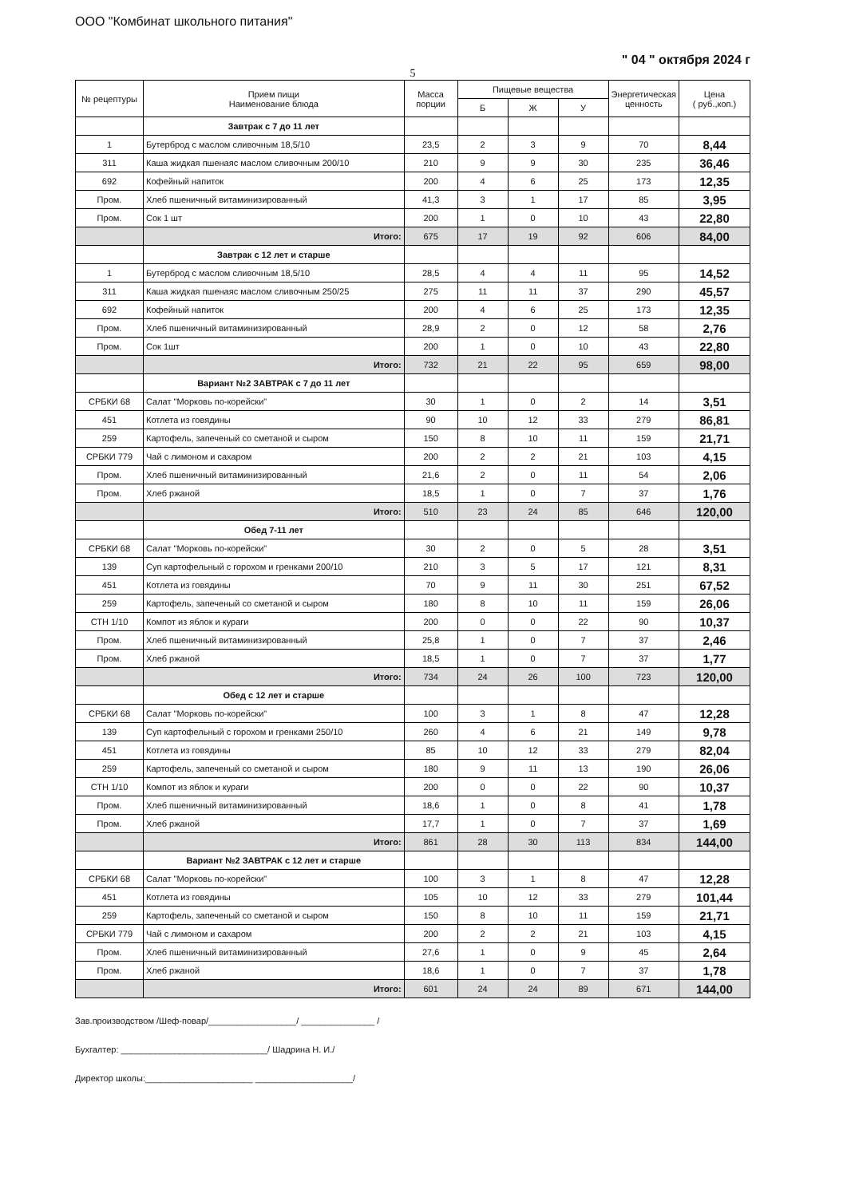ООО "Комбинат школьного питания"
" 04 " октября 2024 г
5
| № рецептуры | Прием пищи Наименование блюда | Масса порции | Пищевые вещества | | | Энергетическая ценность | Цена ( руб.,коп.) |
| --- | --- | --- | --- | --- | --- | --- | --- |
| | | | Б | Ж | У | | |
| | Завтрак с 7 до 11 лет | | | | | | |
| 1 | Бутерброд с маслом сливочным 18,5/10 | 23,5 | 2 | 3 | 9 | 70 | 8,44 |
| 311 | Каша жидкая пшенаяс маслом сливочным 200/10 | 210 | 9 | 9 | 30 | 235 | 36,46 |
| 692 | Кофейный напиток | 200 | 4 | 6 | 25 | 173 | 12,35 |
| Пром. | Хлеб пшеничный витаминизированный | 41,3 | 3 | 1 | 17 | 85 | 3,95 |
| Пром. | Сок 1 шт | 200 | 1 | 0 | 10 | 43 | 22,80 |
| | Итого: | 675 | 17 | 19 | 92 | 606 | 84,00 |
| | Завтрак с 12 лет и старше | | | | | | |
| 1 | Бутерброд с маслом сливочным 18,5/10 | 28,5 | 4 | 4 | 11 | 95 | 14,52 |
| 311 | Каша жидкая пшенаяс маслом сливочным 250/25 | 275 | 11 | 11 | 37 | 290 | 45,57 |
| 692 | Кофейный напиток | 200 | 4 | 6 | 25 | 173 | 12,35 |
| Пром. | Хлеб пшеничный витаминизированный | 28,9 | 2 | 0 | 12 | 58 | 2,76 |
| Пром. | Сок 1шт | 200 | 1 | 0 | 10 | 43 | 22,80 |
| | Итого: | 732 | 21 | 22 | 95 | 659 | 98,00 |
| | Вариант №2 ЗАВТРАК с 7 до 11 лет | | | | | | |
| СРБКИ 68 | Салат "Морковь по-корейски" | 30 | 1 | 0 | 2 | 14 | 3,51 |
| 451 | Котлета из говядины | 90 | 10 | 12 | 33 | 279 | 86,81 |
| 259 | Картофель, запеченый со сметаной и сыром | 150 | 8 | 10 | 11 | 159 | 21,71 |
| СРБКИ 779 | Чай с лимоном и сахаром | 200 | 2 | 2 | 21 | 103 | 4,15 |
| Пром. | Хлеб пшеничный витаминизированный | 21,6 | 2 | 0 | 11 | 54 | 2,06 |
| Пром. | Хлеб ржаной | 18,5 | 1 | 0 | 7 | 37 | 1,76 |
| | Итого: | 510 | 23 | 24 | 85 | 646 | 120,00 |
| | Обед 7-11 лет | | | | | | |
| СРБКИ 68 | Салат "Морковь по-корейски" | 30 | 2 | 0 | 5 | 28 | 3,51 |
| 139 | Суп картофельный с горохом и гренками 200/10 | 210 | 3 | 5 | 17 | 121 | 8,31 |
| 451 | Котлета из говядины | 70 | 9 | 11 | 30 | 251 | 67,52 |
| 259 | Картофель, запеченый со сметаной и сыром | 180 | 8 | 10 | 11 | 159 | 26,06 |
| СТН 1/10 | Компот из яблок и кураги | 200 | 0 | 0 | 22 | 90 | 10,37 |
| Пром. | Хлеб пшеничный витаминизированный | 25,8 | 1 | 0 | 7 | 37 | 2,46 |
| Пром. | Хлеб ржаной | 18,5 | 1 | 0 | 7 | 37 | 1,77 |
| | Итого: | 734 | 24 | 26 | 100 | 723 | 120,00 |
| | Обед с 12 лет и старше | | | | | | |
| СРБКИ 68 | Салат "Морковь по-корейски" | 100 | 3 | 1 | 8 | 47 | 12,28 |
| 139 | Суп картофельный с горохом и гренками 250/10 | 260 | 4 | 6 | 21 | 149 | 9,78 |
| 451 | Котлета из говядины | 85 | 10 | 12 | 33 | 279 | 82,04 |
| 259 | Картофель, запеченый со сметаной и сыром | 180 | 9 | 11 | 13 | 190 | 26,06 |
| СТН 1/10 | Компот из яблок и кураги | 200 | 0 | 0 | 22 | 90 | 10,37 |
| Пром. | Хлеб пшеничный витаминизированный | 18,6 | 1 | 0 | 8 | 41 | 1,78 |
| Пром. | Хлеб ржаной | 17,7 | 1 | 0 | 7 | 37 | 1,69 |
| | Итого: | 861 | 28 | 30 | 113 | 834 | 144,00 |
| | Вариант №2 ЗАВТРАК с 12 лет и старше | | | | | | |
| СРБКИ 68 | Салат "Морковь по-корейски" | 100 | 3 | 1 | 8 | 47 | 12,28 |
| 451 | Котлета из говядины | 105 | 10 | 12 | 33 | 279 | 101,44 |
| 259 | Картофель, запеченый со сметаной и сыром | 150 | 8 | 10 | 11 | 159 | 21,71 |
| СРБКИ 779 | Чай с лимоном и сахаром | 200 | 2 | 2 | 21 | 103 | 4,15 |
| Пром. | Хлеб пшеничный витаминизированный | 27,6 | 1 | 0 | 9 | 45 | 2,64 |
| Пром. | Хлеб ржаной | 18,6 | 1 | 0 | 7 | 37 | 1,78 |
| | Итого: | 601 | 24 | 24 | 89 | 671 | 144,00 |
Зав.производством /Шеф-повар/__________________/ _______________ /
Бухгалтер: ______________________________/ Шадрина Н. И./
Директор школы:______________________ ____________________/